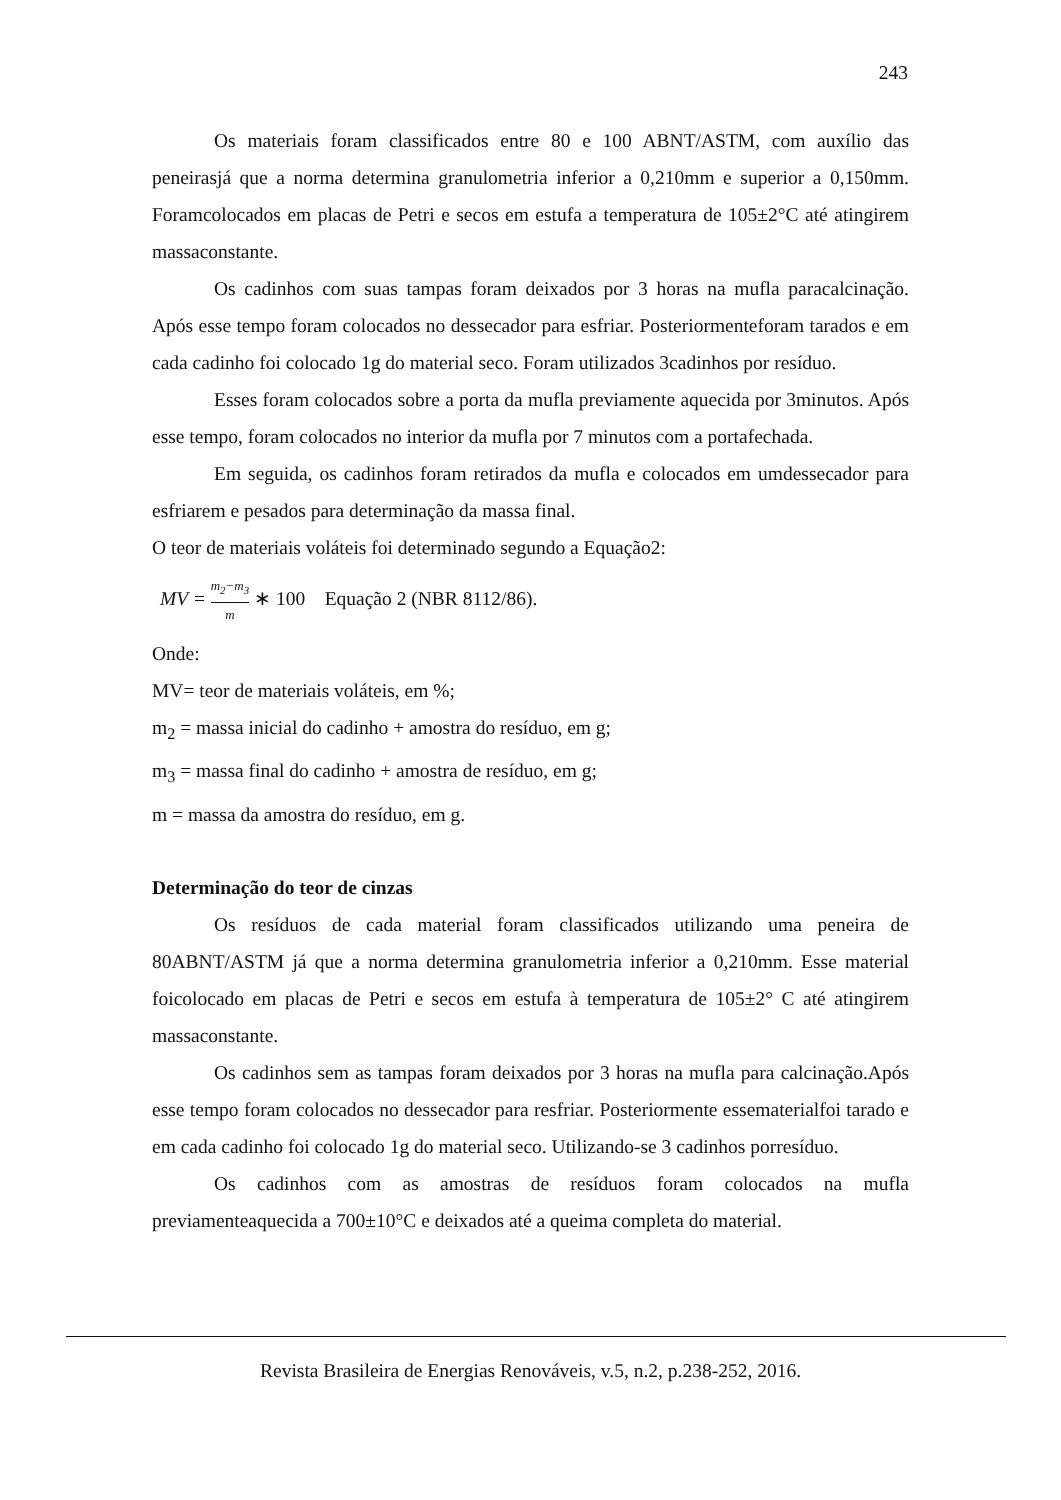243
Os materiais foram classificados entre 80 e 100 ABNT/ASTM, com auxílio das peneirasjá que a norma determina granulometria inferior a 0,210mm e superior a 0,150mm. Foramcolocados em placas de Petri e secos em estufa a temperatura de 105±2°C até atingirem massaconstante.
Os cadinhos com suas tampas foram deixados por 3 horas na mufla paracalcinação. Após esse tempo foram colocados no dessecador para esfriar. Posteriormenteforam tarados e em cada cadinho foi colocado 1g do material seco. Foram utilizados 3cadinhos por resíduo.
Esses foram colocados sobre a porta da mufla previamente aquecida por 3minutos. Após esse tempo, foram colocados no interior da mufla por 7 minutos com a portafechada.
Em seguida, os cadinhos foram retirados da mufla e colocados em umdessecador para esfriarem e pesados para determinação da massa final.
O teor de materiais voláteis foi determinado segundo a Equação2:
MV = m<sub>2</sub>−m<sub>3</sub> m ∗ 100 Equação 2 (NBR 8112/86).
Onde:
MV= teor de materiais voláteis, em %;
m<sub>2</sub> = massa inicial do cadinho + amostra do resíduo, em g;
m<sub>3</sub> = massa final do cadinho + amostra de resíduo, em g;
m = massa da amostra do resíduo, em g.
Determinação do teor de cinzas
Os resíduos de cada material foram classificados utilizando uma peneira de 80ABNT/ASTM já que a norma determina granulometria inferior a 0,210mm. Esse material foicolocado em placas de Petri e secos em estufa à temperatura de 105±2° C até atingirem massaconstante.
Os cadinhos sem as tampas foram deixados por 3 horas na mufla para calcinação.Após esse tempo foram colocados no dessecador para resfriar. Posteriormente essematerialfoi tarado e em cada cadinho foi colocado 1g do material seco. Utilizando-se 3 cadinhos porresíduo.
Os cadinhos com as amostras de resíduos foram colocados na mufla previamenteaquecida a 700±10°C e deixados até a queima completa do material.
Revista Brasileira de Energias Renováveis, v.5, n.2, p.238-252, 2016.